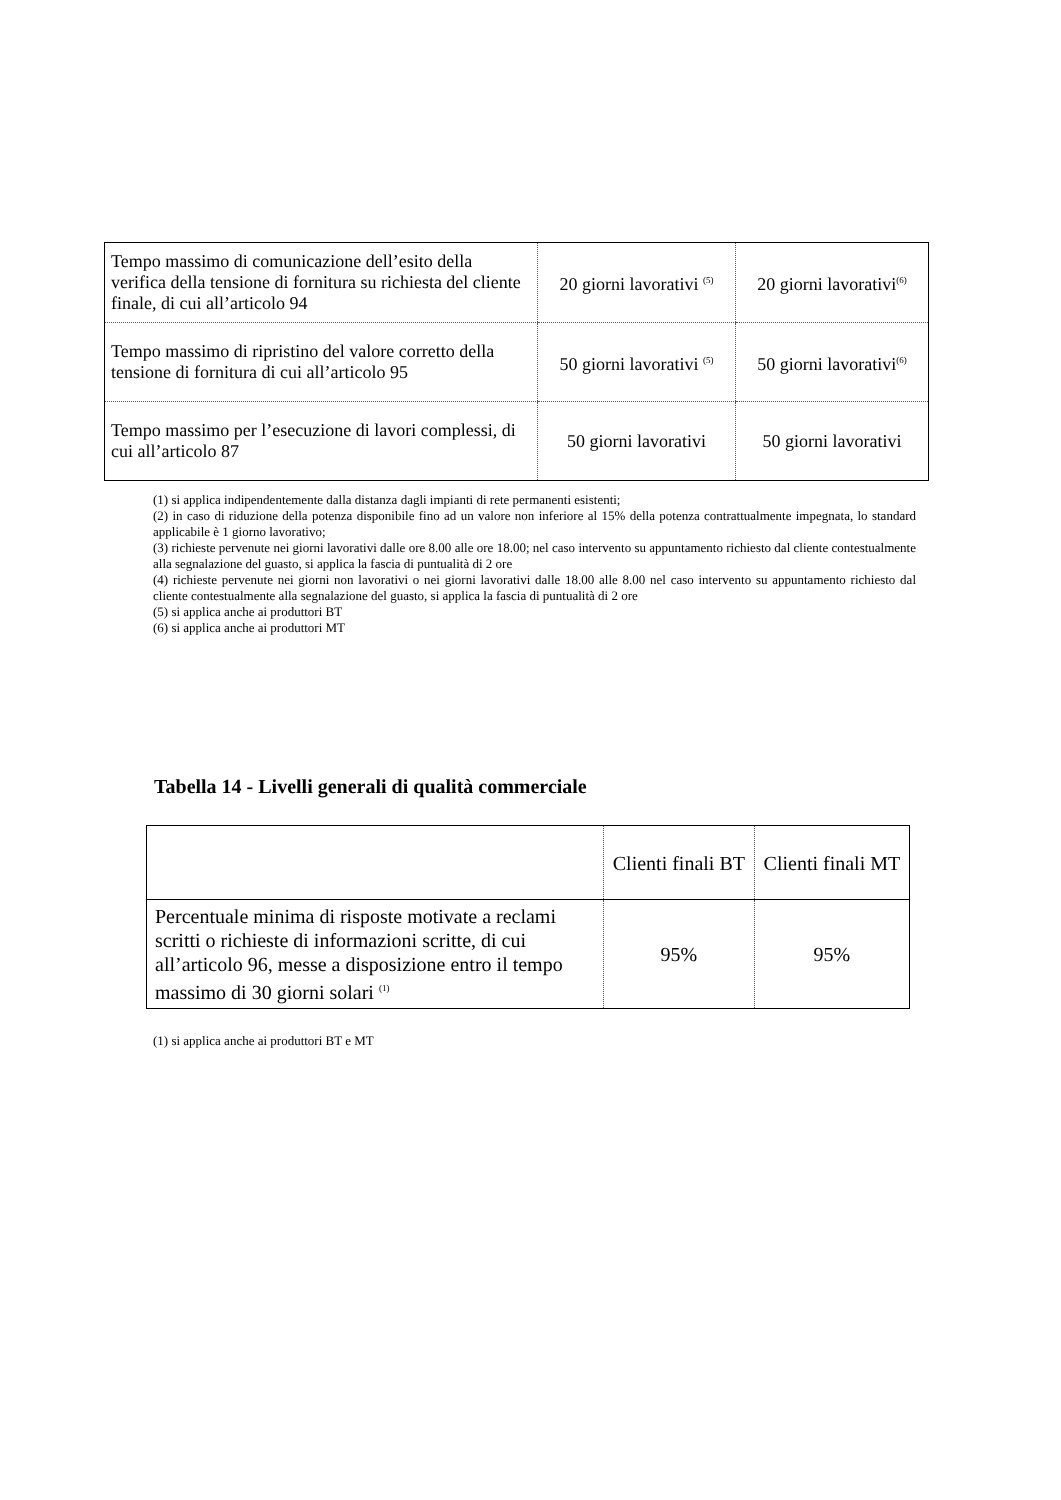| Tempo massimo di comunicazione dell’esito della verifica della tensione di fornitura su richiesta del cliente finale, di cui all’articolo 94 | 20 giorni lavorativi <sup>(5)</sup> | 20 giorni lavorativi<sup>(6)</sup> |
| Tempo massimo di ripristino del valore corretto della tensione di fornitura di cui all’articolo 95 | 50 giorni lavorativi <sup>(5)</sup> | 50 giorni lavorativi<sup>(6)</sup> |
| Tempo massimo per l’esecuzione di lavori complessi, di cui all’articolo 87 | 50 giorni lavorativi | 50 giorni lavorativi |
(1) si applica indipendentemente dalla distanza dagli impianti di rete permanenti esistenti;
(2) in caso di riduzione della potenza disponibile fino ad un valore non inferiore al 15% della potenza contrattualmente impegnata, lo standard applicabile è 1 giorno lavorativo;
(3) richieste pervenute nei giorni lavorativi dalle ore 8.00 alle ore 18.00; nel caso intervento su appuntamento richiesto dal cliente contestualmente alla segnalazione del guasto, si applica la fascia di puntualità di 2 ore
(4) richieste pervenute nei giorni non lavorativi o nei giorni lavorativi dalle 18.00 alle 8.00 nel caso intervento su appuntamento richiesto dal cliente contestualmente alla segnalazione del guasto, si applica la fascia di puntualità di 2 ore
(5) si applica anche ai produttori BT
(6) si applica anche ai produttori MT
Tabella 14 - Livelli generali di qualità commerciale
| | Clienti finali BT | Clienti finali MT |
| --- | --- | --- |
| Percentuale minima di risposte motivate a reclami scritti o richieste di informazioni scritte, di cui all’articolo 96, messe a disposizione entro il tempo massimo di 30 giorni solari <sup>(1)</sup> | 95% | 95% |
(1) si applica anche ai produttori BT e MT